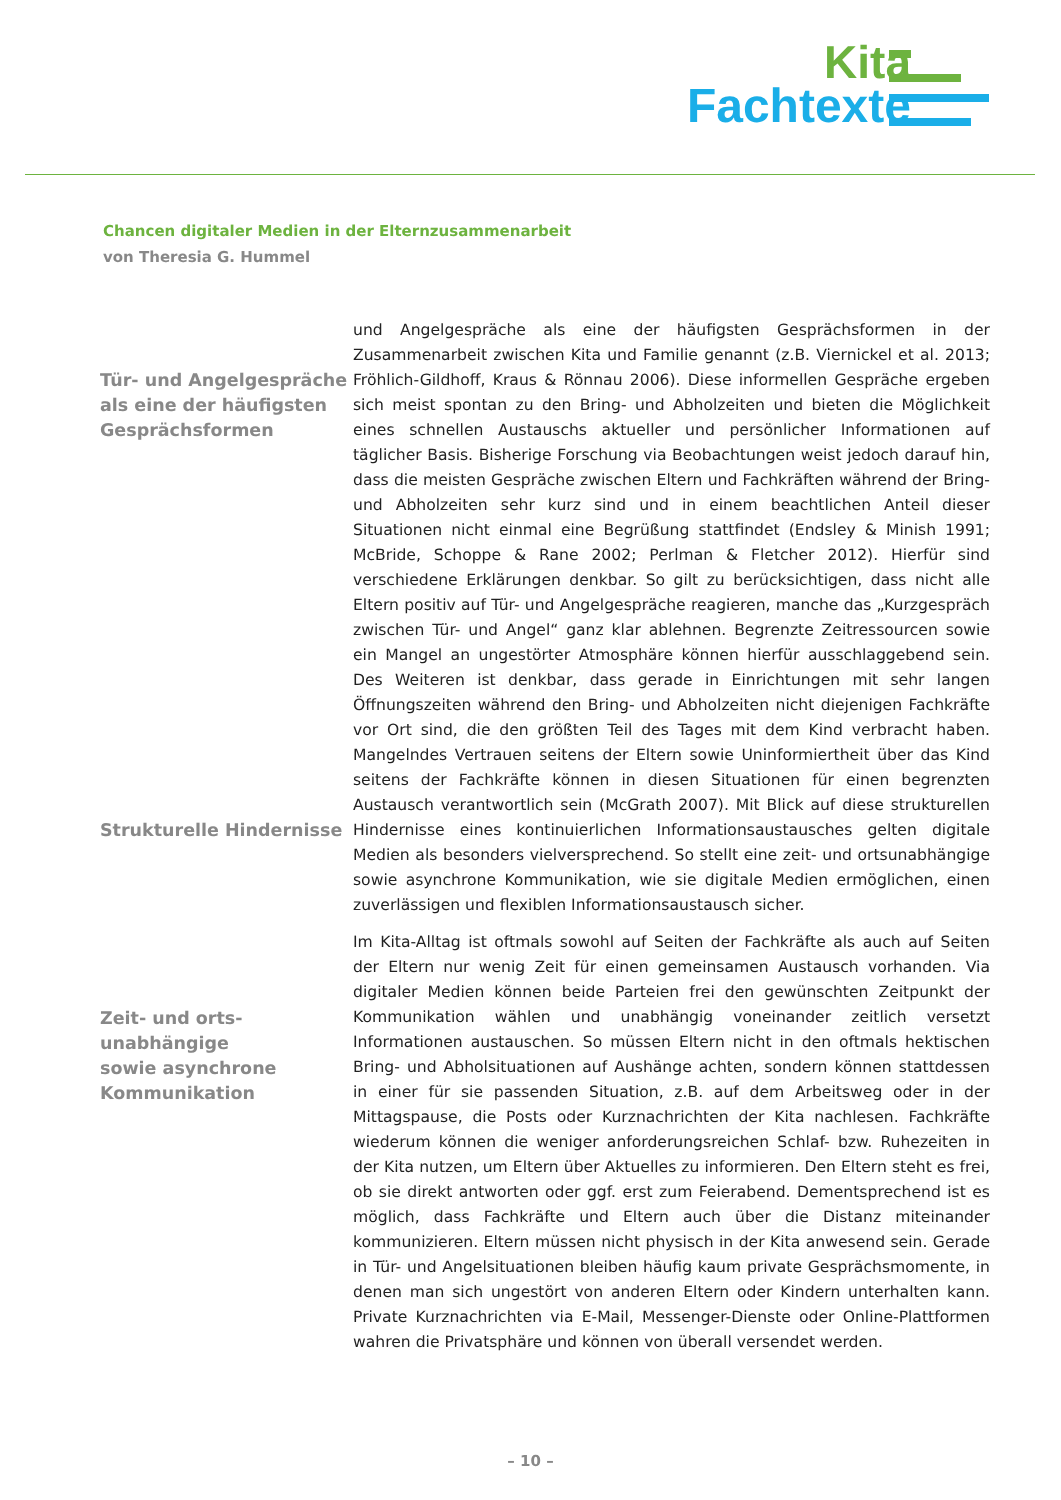Kita
Fachtexte
Chancen digitaler Medien in der Elternzusammenarbeit
von Theresia G. Hummel
Tür- und Angelgespräche als eine der häufigsten Gesprächsformen
Strukturelle Hindernisse
Zeit- und orts-
unabhängige
sowie asynchrone
Kommunikation
und Angelgespräche als eine der häufigsten Gesprächsformen in der Zusammenarbeit zwischen Kita und Familie genannt (z.B. Viernickel et al. 2013; Fröhlich-Gildhoff, Kraus & Rönnau 2006). Diese informellen Gespräche ergeben sich meist spontan zu den Bring- und Abholzeiten und bieten die Möglichkeit eines schnellen Austauschs aktueller und persönlicher Informationen auf täglicher Basis. Bisherige Forschung via Beobachtungen weist jedoch darauf hin, dass die meisten Gespräche zwischen Eltern und Fachkräften während der Bring- und Abholzeiten sehr kurz sind und in einem beachtlichen Anteil dieser Situationen nicht einmal eine Begrüßung stattfindet (Endsley & Minish 1991; McBride, Schoppe & Rane 2002; Perlman & Fletcher 2012). Hierfür sind verschiedene Erklärungen denkbar. So gilt zu berücksichtigen, dass nicht alle Eltern positiv auf Tür- und Angelgespräche reagieren, manche das „Kurzgespräch zwischen Tür- und Angel“ ganz klar ablehnen. Begrenzte Zeitressourcen sowie ein Mangel an ungestörter Atmosphäre können hierfür ausschlaggebend sein. Des Weiteren ist denkbar, dass gerade in Einrichtungen mit sehr langen Öffnungszeiten während den Bring- und Abholzeiten nicht diejenigen Fachkräfte vor Ort sind, die den größten Teil des Tages mit dem Kind verbracht haben. Mangelndes Vertrauen seitens der Eltern sowie Uninformiertheit über das Kind seitens der Fachkräfte können in diesen Situationen für einen begrenzten Austausch verantwortlich sein (McGrath 2007). Mit Blick auf diese strukturellen Hindernisse eines kontinuierlichen Informationsaustausches gelten digitale Medien als besonders vielversprechend. So stellt eine zeit- und ortsunabhängige sowie asynchrone Kommunikation, wie sie digitale Medien ermöglichen, einen zuverlässigen und flexiblen Informationsaustausch sicher.
Im Kita-Alltag ist oftmals sowohl auf Seiten der Fachkräfte als auch auf Seiten der Eltern nur wenig Zeit für einen gemeinsamen Austausch vorhanden. Via digitaler Medien können beide Parteien frei den gewünschten Zeitpunkt der Kommunikation wählen und unabhängig voneinander zeitlich versetzt Informationen austauschen. So müssen Eltern nicht in den oftmals hektischen Bring- und Abholsituationen auf Aushänge achten, sondern können stattdessen in einer für sie passenden Situation, z.B. auf dem Arbeitsweg oder in der Mittagspause, die Posts oder Kurznachrichten der Kita nachlesen. Fachkräfte wiederum können die weniger anforderungsreichen Schlaf- bzw. Ruhezeiten in der Kita nutzen, um Eltern über Aktuelles zu informieren. Den Eltern steht es frei, ob sie direkt antworten oder ggf. erst zum Feierabend. Dementsprechend ist es möglich, dass Fachkräfte und Eltern auch über die Distanz miteinander kommunizieren. Eltern müssen nicht physisch in der Kita anwesend sein. Gerade in Tür- und Angelsituationen bleiben häufig kaum private Gesprächsmomente, in denen man sich ungestört von anderen Eltern oder Kindern unterhalten kann. Private Kurznachrichten via E-Mail, Messenger-Dienste oder Online-Plattformen wahren die Privatsphäre und können von überall versendet werden.
– 10 –